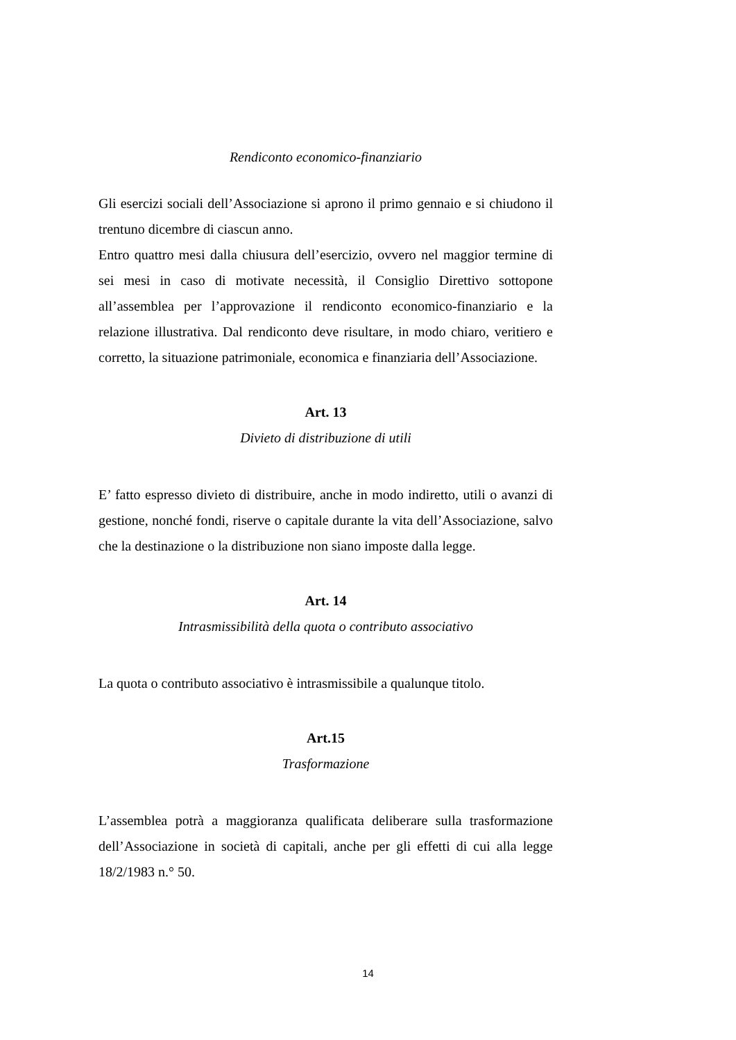Rendiconto economico-finanziario
Gli esercizi sociali dell’Associazione si aprono il primo gennaio e si chiudono il trentuno dicembre di ciascun anno.
Entro quattro mesi dalla chiusura dell’esercizio, ovvero nel maggior termine di sei mesi in caso di motivate necessità, il Consiglio Direttivo sottopone all’assemblea per l’approvazione il rendiconto economico-finanziario e la relazione illustrativa. Dal rendiconto deve risultare, in modo chiaro, veritiero e corretto, la situazione patrimoniale, economica e finanziaria dell’Associazione.
Art. 13
Divieto di distribuzione di utili
E’ fatto espresso divieto di distribuire, anche in modo indiretto, utili o avanzi di gestione, nonché fondi, riserve o capitale durante la vita dell’Associazione, salvo che la destinazione o la distribuzione non siano imposte dalla legge.
Art. 14
Intrasmissibilità della quota o contributo associativo
La quota o contributo associativo è intrasmissibile a qualunque titolo.
Art.15
Trasformazione
L’assemblea potrà a maggioranza qualificata deliberare sulla trasformazione dell’Associazione in società di capitali, anche per gli effetti di cui alla legge 18/2/1983 n.° 50.
14